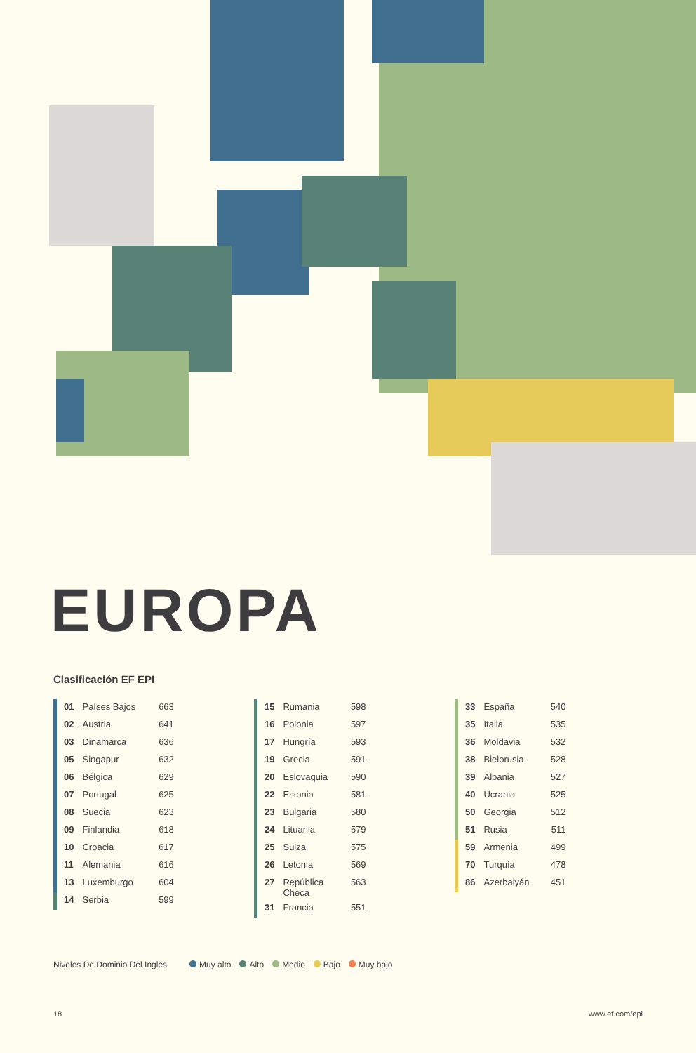EUROPA
Clasificación EF EPI
| 01 | Países Bajos | 663 |
| 02 | Austria | 641 |
| 03 | Dinamarca | 636 |
| 05 | Singapur | 632 |
| 06 | Bélgica | 629 |
| 07 | Portugal | 625 |
| 08 | Suecia | 623 |
| 09 | Finlandia | 618 |
| 10 | Croacia | 617 |
| 11 | Alemania | 616 |
| 13 | Luxemburgo | 604 |
| 14 | Serbia | 599 |
| 15 | Rumania | 598 |
| 16 | Polonia | 597 |
| 17 | Hungría | 593 |
| 19 | Grecia | 591 |
| 20 | Eslovaquia | 590 |
| 22 | Estonia | 581 |
| 23 | Bulgaria | 580 |
| 24 | Lituania | 579 |
| 25 | Suiza | 575 |
| 26 | Letonia | 569 |
| 27 | República Checa | 563 |
| 31 | Francia | 551 |
| 33 | España | 540 |
| 35 | Italia | 535 |
| 36 | Moldavia | 532 |
| 38 | Bielorusia | 528 |
| 39 | Albania | 527 |
| 40 | Ucrania | 525 |
| 50 | Georgia | 512 |
| 51 | Rusia | 511 |
| 59 | Armenia | 499 |
| 70 | Turquía | 478 |
| 86 | Azerbaiyán | 451 |
Niveles De Dominio Del Inglés Muy alto Alto Medio Bajo Muy bajo
18 www.ef.com/epi